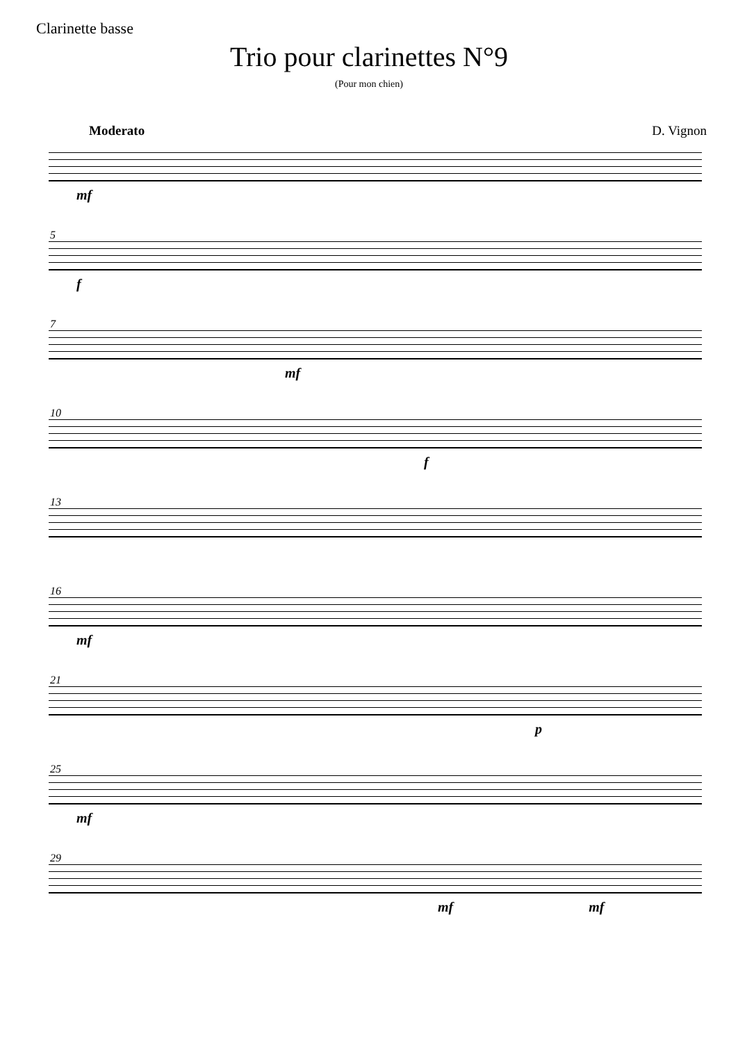Clarinette basse
Trio pour clarinettes N°9
(Pour mon chien)
Moderato D. Vignon
mf
5
f
7
mf
10
f
13
16
mf
21
p
25
mf
29
mf mf